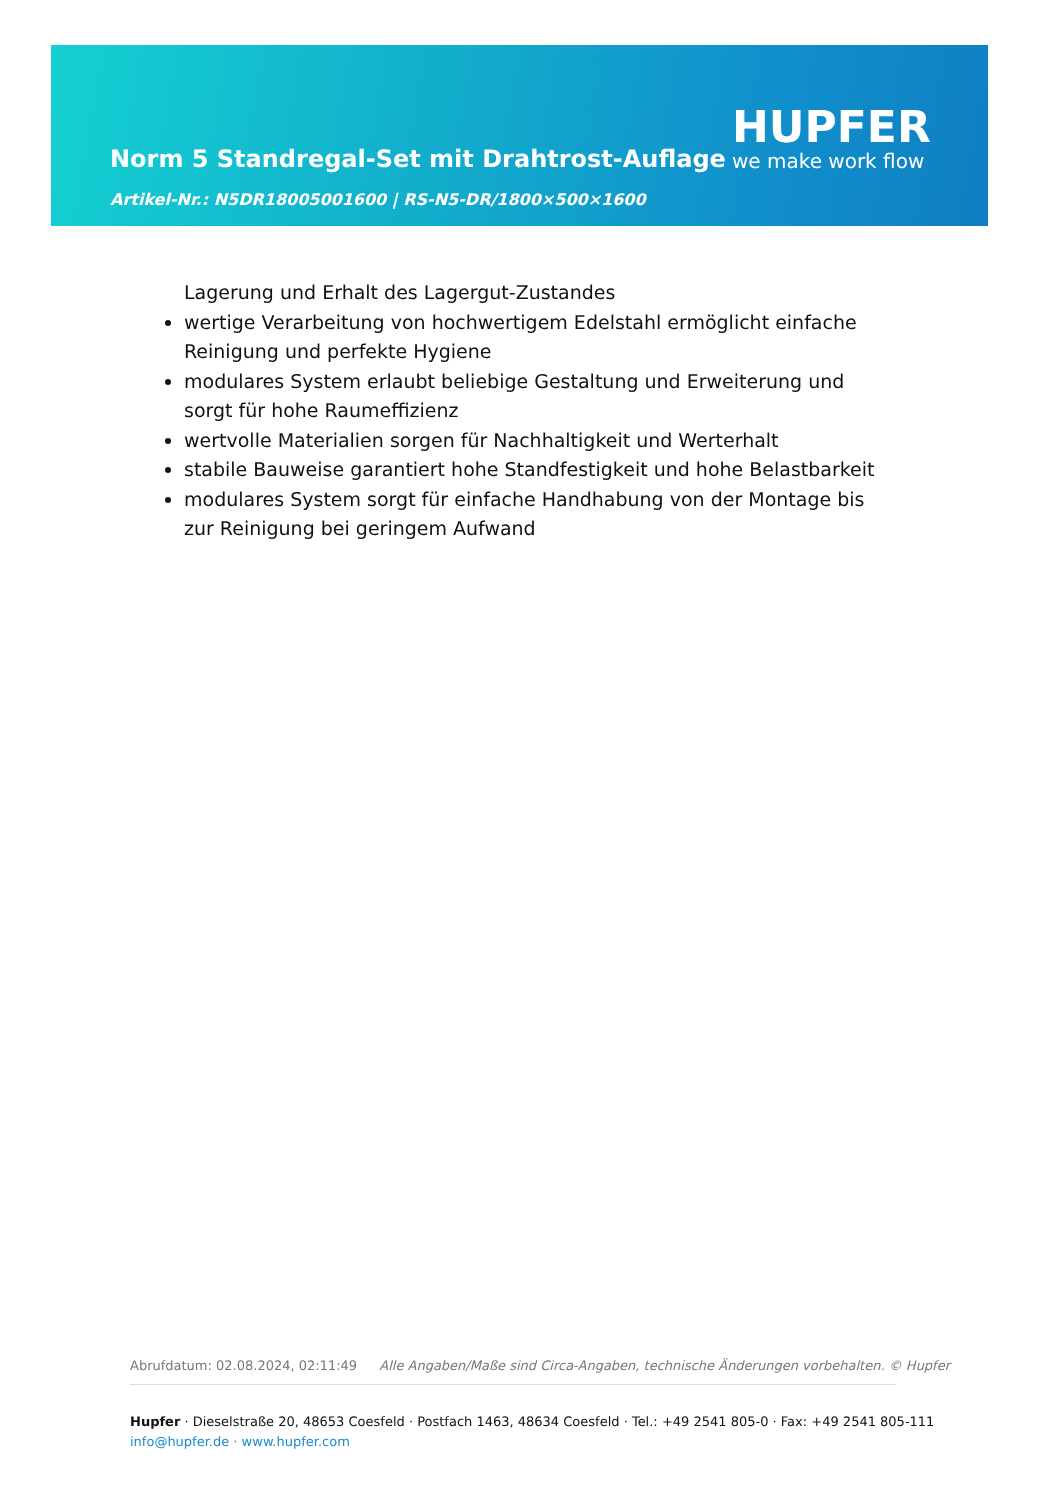Norm 5 Standregal-Set mit Drahtrost-Auflage
HUPFER
we make work flow
Artikel-Nr.: N5DR18005001600 | RS-N5-DR/1800×500×1600
Lagerung und Erhalt des Lagergut-Zustandes
wertige Verarbeitung von hochwertigem Edelstahl ermöglicht einfache Reinigung und perfekte Hygiene
modulares System erlaubt beliebige Gestaltung und Erweiterung und sorgt für hohe Raumeffizienz
wertvolle Materialien sorgen für Nachhaltigkeit und Werterhalt
stabile Bauweise garantiert hohe Standfestigkeit und hohe Belastbarkeit
modulares System sorgt für einfache Handhabung von der Montage bis zur Reinigung bei geringem Aufwand
Abrufdatum: 02.08.2024, 02:11:49 Alle Angaben/Maße sind Circa-Angaben, technische Änderungen vorbehalten. © Hupfer
Hupfer · Dieselstraße 20, 48653 Coesfeld · Postfach 1463, 48634 Coesfeld · Tel.: +49 2541 805-0 · Fax: +49 2541 805-111
info@hupfer.de · www.hupfer.com